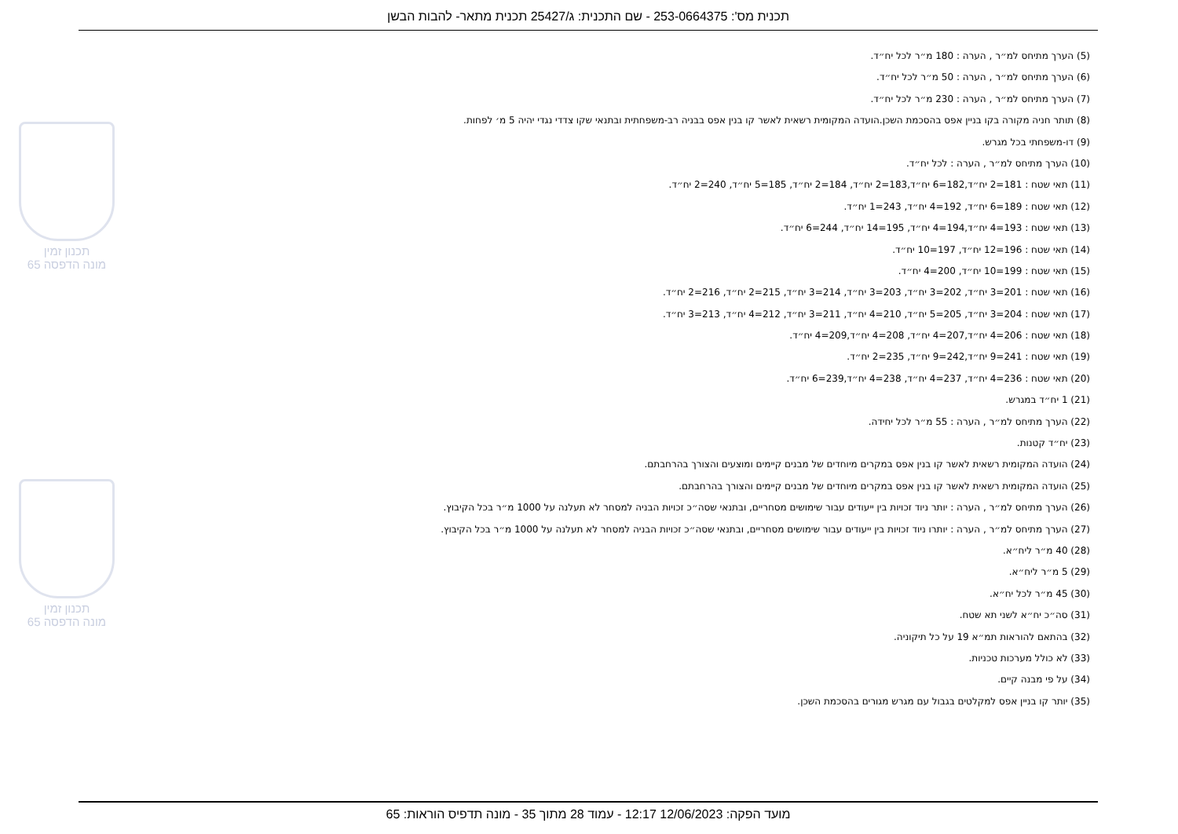תכנית מס': 253-0664375 - שם התכנית: ג/25427 תכנית מתאר- להבות הבשן
תכנון זמין
מונה הדפסה 65
תכנון זמין
מונה הדפסה 65
(5) הערך מתיחס למ״ר , הערה : 180 מ״ר לכל יח״ד.
(6) הערך מתיחס למ״ר , הערה : 50 מ״ר לכל יח״ד.
(7) הערך מתיחס למ״ר , הערה : 230 מ״ר לכל יח״ד.
(8) תותר חניה מקורה בקו בניין אפס בהסכמת השכן.הועדה המקומית רשאית לאשר קו בנין אפס בבניה רב-משפחתית ובתנאי שקו צדדי נגדי יהיה 5 מ׳ לפחות.
(9) דו-משפחתי בכל מגרש.
(10) הערך מתיחס למ״ר , הערה : לכל יח״ד.
(11) תאי שטח : 181=2 יח״ד,182=6 יח״ד,183=2 יח״ד, 184=2 יח״ד, 185=5 יח״ד, 240=2 יח״ד.
(12) תאי שטח : 189=6 יח״ד, 192=4 יח״ד, 243=1 יח״ד.
(13) תאי שטח : 193=4 יח״ד,194=4 יח״ד, 195=14 יח״ד, 244=6 יח״ד.
(14) תאי שטח : 196=12 יח״ד, 197=10 יח״ד.
(15) תאי שטח : 199=10 יח״ד, 200=4 יח״ד.
(16) תאי שטח : 201=3 יח״ד, 202=3 יח״ד, 203=3 יח״ד, 214=3 יח״ד, 215=2 יח״ד, 216=2 יח״ד.
(17) תאי שטח : 204=3 יח״ד, 205=5 יח״ד, 210=4 יח״ד, 211=3 יח״ד, 212=4 יח״ד, 213=3 יח״ד.
(18) תאי שטח : 206=4 יח״ד,207=4 יח״ד, 208=4 יח״ד,209=4 יח״ד.
(19) תאי שטח : 241=9 יח״ד,242=9 יח״ד, 235=2 יח״ד.
(20) תאי שטח : 236=4 יח״ד, 237=4 יח״ד, 238=4 יח״ד,239=6 יח״ד.
(21) 1 יח״ד במגרש.
(22) הערך מתיחס למ״ר , הערה : 55 מ״ר לכל יחידה.
(23) יח״ד קטנות.
(24) הועדה המקומית רשאית לאשר קו בנין אפס במקרים מיוחדים של מבנים קיימים ומוצעים והצורך בהרחבתם.
(25) הועדה המקומית רשאית לאשר קו בנין אפס במקרים מיוחדים של מבנים קיימים והצורך בהרחבתם.
(26) הערך מתיחס למ״ר , הערה : יותר ניוד זכויות בין ייעודים עבור שימושים מסחריים, ובתנאי שסה״כ זכויות הבניה למסחר לא תעלנה על 1000 מ״ר בכל הקיבוץ.
(27) הערך מתיחס למ״ר , הערה : יותרו ניוד זכויות בין ייעודים עבור שימושים מסחריים, ובתנאי שסה״כ זכויות הבניה למסחר לא תעלנה על 1000 מ״ר בכל הקיבוץ.
(28) 40 מ״ר ליח״א.
(29) 5 מ״ר ליח״א.
(30) 45 מ״ר לכל יח״א.
(31) סה״כ יח״א לשני תא שטח.
(32) בהתאם להוראות תמ״א 19 על כל תיקוניה.
(33) לא כולל מערכות טכניות.
(34) על פי מבנה קיים.
(35) יותר קו בניין אפס למקלטים בגבול עם מגרש מגורים בהסכמת השכן.
מועד הפקה: 12/06/2023 12:17 - עמוד 28 מתוך 35 - מונה תדפיס הוראות: 65